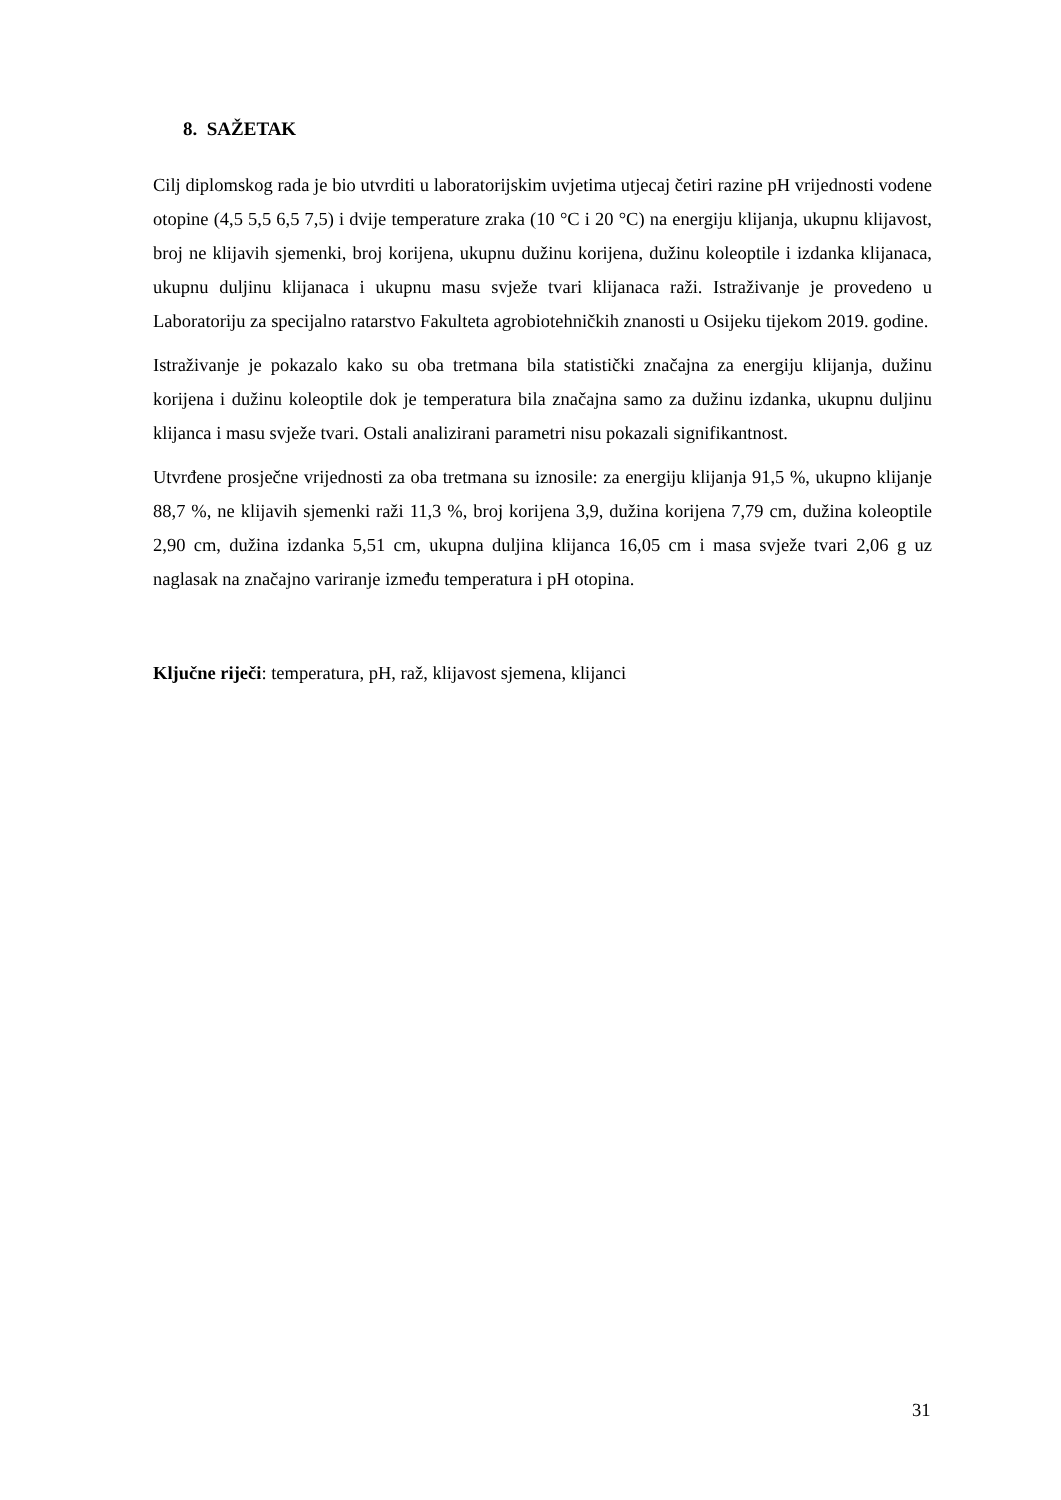8. SAŽETAK
Cilj diplomskog rada je bio utvrditi u laboratorijskim uvjetima utjecaj četiri razine pH vrijednosti vodene otopine (4,5 5,5 6,5 7,5) i dvije temperature zraka (10 °C i 20 °C) na energiju klijanja, ukupnu klijavost, broj ne klijavih sjemenki, broj korijena, ukupnu dužinu korijena, dužinu koleoptile i izdanka klijanaca, ukupnu duljinu klijanaca i ukupnu masu svježe tvari klijanaca raži. Istraživanje je provedeno u Laboratoriju za specijalno ratarstvo Fakulteta agrobiotehničkih znanosti u Osijeku tijekom 2019. godine.
Istraživanje je pokazalo kako su oba tretmana bila statistički značajna za energiju klijanja, dužinu korijena i dužinu koleoptile dok je temperatura bila značajna samo za dužinu izdanka, ukupnu duljinu klijanca i masu svježe tvari. Ostali analizirani parametri nisu pokazali signifikantnost.
Utvrđene prosječne vrijednosti za oba tretmana su iznosile: za energiju klijanja 91,5 %, ukupno klijanje 88,7 %, ne klijavih sjemenki raži 11,3 %, broj korijena 3,9, dužina korijena 7,79 cm, dužina koleoptile 2,90 cm, dužina izdanka 5,51 cm, ukupna duljina klijanca 16,05 cm i masa svježe tvari 2,06 g uz naglasak na značajno variranje između temperatura i pH otopina.
Ključne riječi: temperatura, pH, raž, klijavost sjemena, klijanci
31